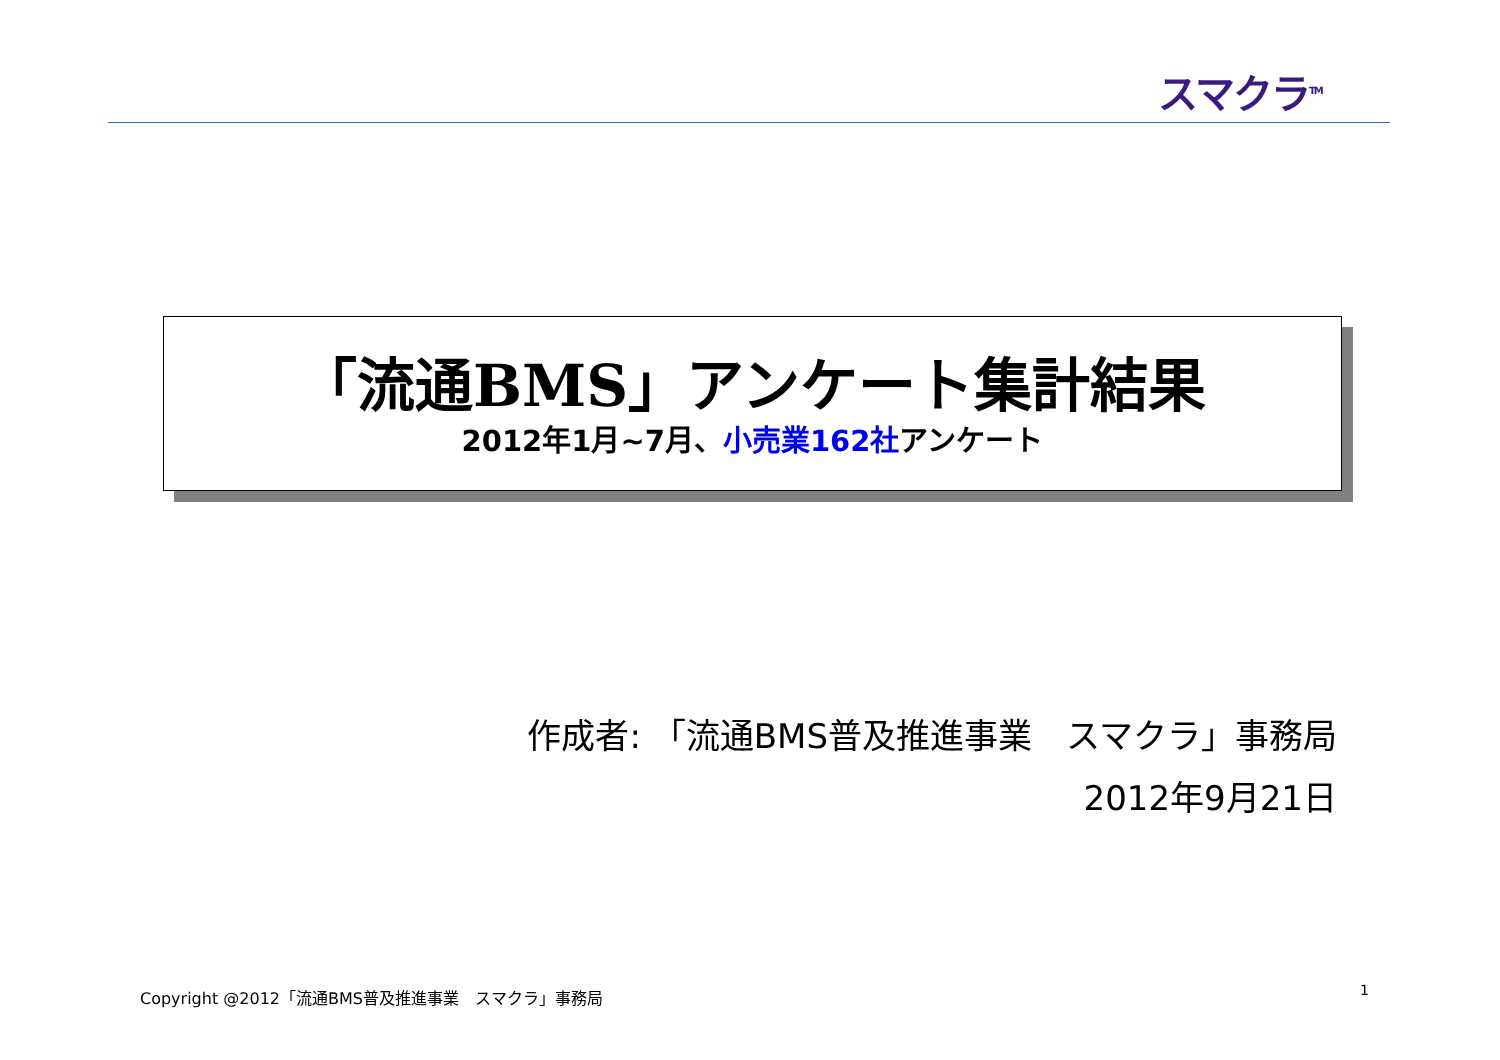スマクラ<sup>TM</sup>
「流通BMS」アンケート集計結果
2012年1月~7月、小売業162社アンケート
作成者: 「流通BMS普及推進事業　スマクラ」事務局
2012年9月21日
Copyright @2012「流通BMS普及推進事業　スマクラ」事務局
1